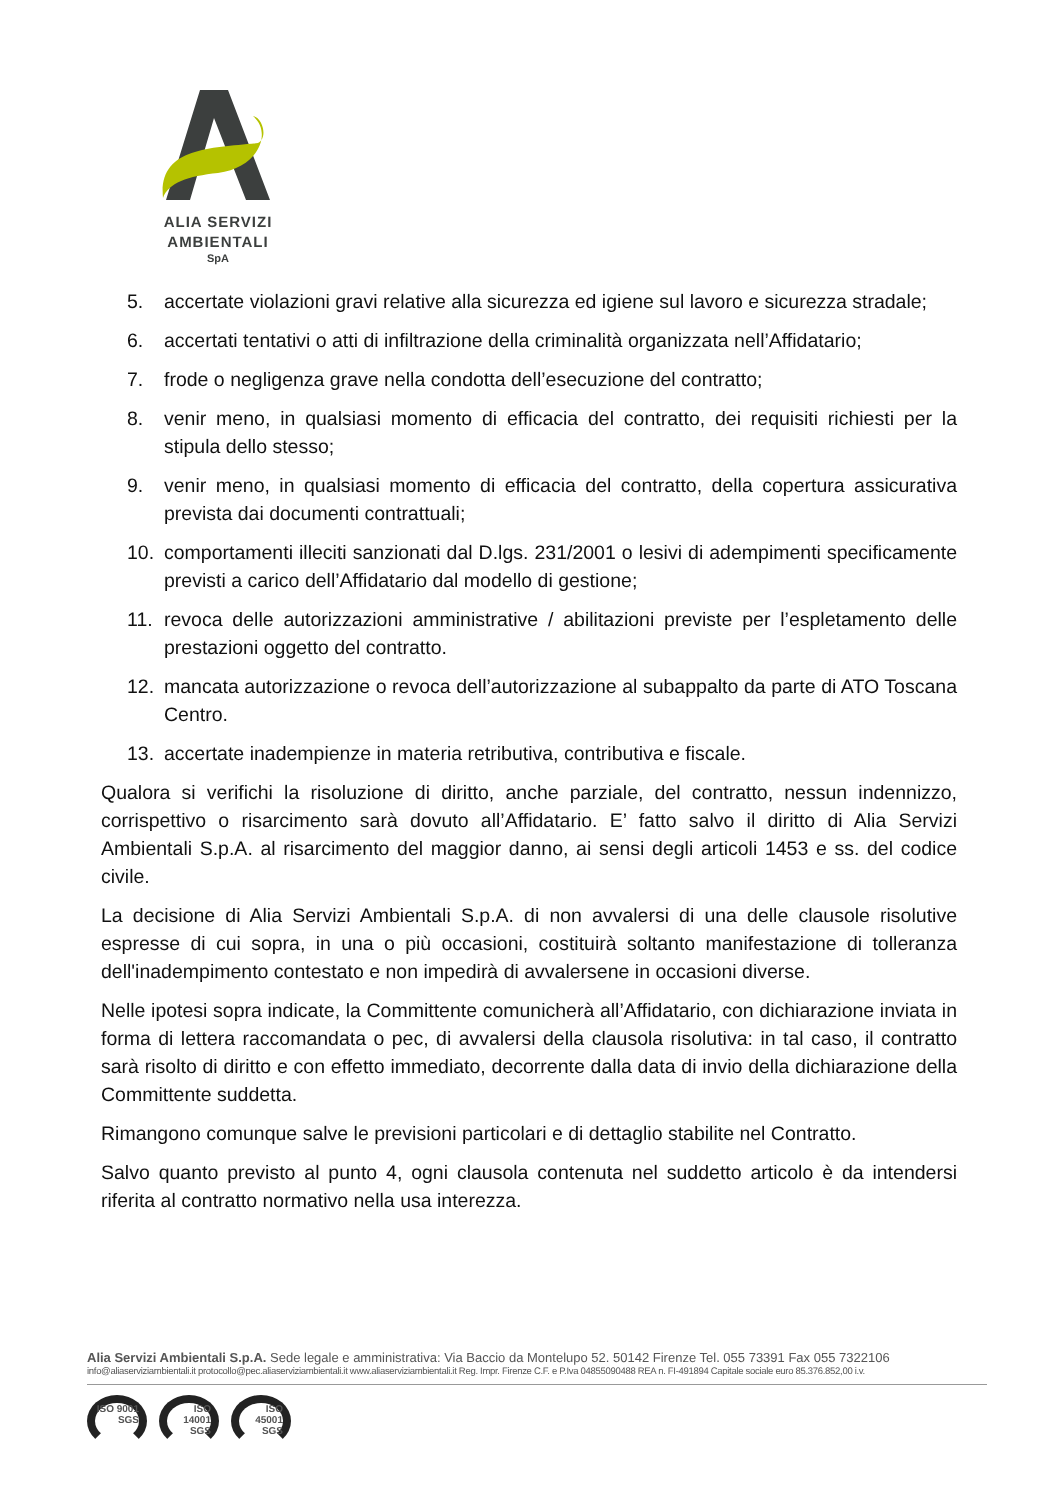ALIA SERVIZI
AMBIENTALI
SpA
5. accertate violazioni gravi relative alla sicurezza ed igiene sul lavoro e sicurezza stradale;
6. accertati tentativi o atti di infiltrazione della criminalità organizzata nell’Affidatario;
7. frode o negligenza grave nella condotta dell’esecuzione del contratto;
8. venir meno, in qualsiasi momento di efficacia del contratto, dei requisiti richiesti per la stipula dello stesso;
9. venir meno, in qualsiasi momento di efficacia del contratto, della copertura assicurativa prevista dai documenti contrattuali;
10. comportamenti illeciti sanzionati dal D.lgs. 231/2001 o lesivi di adempimenti specificamente previsti a carico dell’Affidatario dal modello di gestione;
11. revoca delle autorizzazioni amministrative / abilitazioni previste per l’espletamento delle prestazioni oggetto del contratto.
12. mancata autorizzazione o revoca dell’autorizzazione al subappalto da parte di ATO Toscana Centro.
13. accertate inadempienze in materia retributiva, contributiva e fiscale.
Qualora si verifichi la risoluzione di diritto, anche parziale, del contratto, nessun indennizzo, corrispettivo o risarcimento sarà dovuto all’Affidatario. E’ fatto salvo il diritto di Alia Servizi Ambientali S.p.A. al risarcimento del maggior danno, ai sensi degli articoli 1453 e ss. del codice civile.
La decisione di Alia Servizi Ambientali S.p.A. di non avvalersi di una delle clausole risolutive espresse di cui sopra, in una o più occasioni, costituirà soltanto manifestazione di tolleranza dell'inadempimento contestato e non impedirà di avvalersene in occasioni diverse.
Nelle ipotesi sopra indicate, la Committente comunicherà all’Affidatario, con dichiarazione inviata in forma di lettera raccomandata o pec, di avvalersi della clausola risolutiva: in tal caso, il contratto sarà risolto di diritto e con effetto immediato, decorrente dalla data di invio della dichiarazione della Committente suddetta.
Rimangono comunque salve le previsioni particolari e di dettaglio stabilite nel Contratto.
Salvo quanto previsto al punto 4, ogni clausola contenuta nel suddetto articolo è da intendersi riferita al contratto normativo nella usa interezza.
Alia Servizi Ambientali S.p.A. Sede legale e amministrativa: Via Baccio da Montelupo 52. 50142 Firenze Tel. 055 73391 Fax 055 7322106
info@aliaserviziambientali.it protocollo@pec.aliaserviziambientali.it www.aliaserviziambientali.it Reg. Impr. Firenze C.F. e P.Iva 04855090488 REA n. FI-491894 Capitale sociale euro 85.376.852,00 i.v.
ISO 9001 SGS
ISO 14001 SGS
ISO 45001 SGS